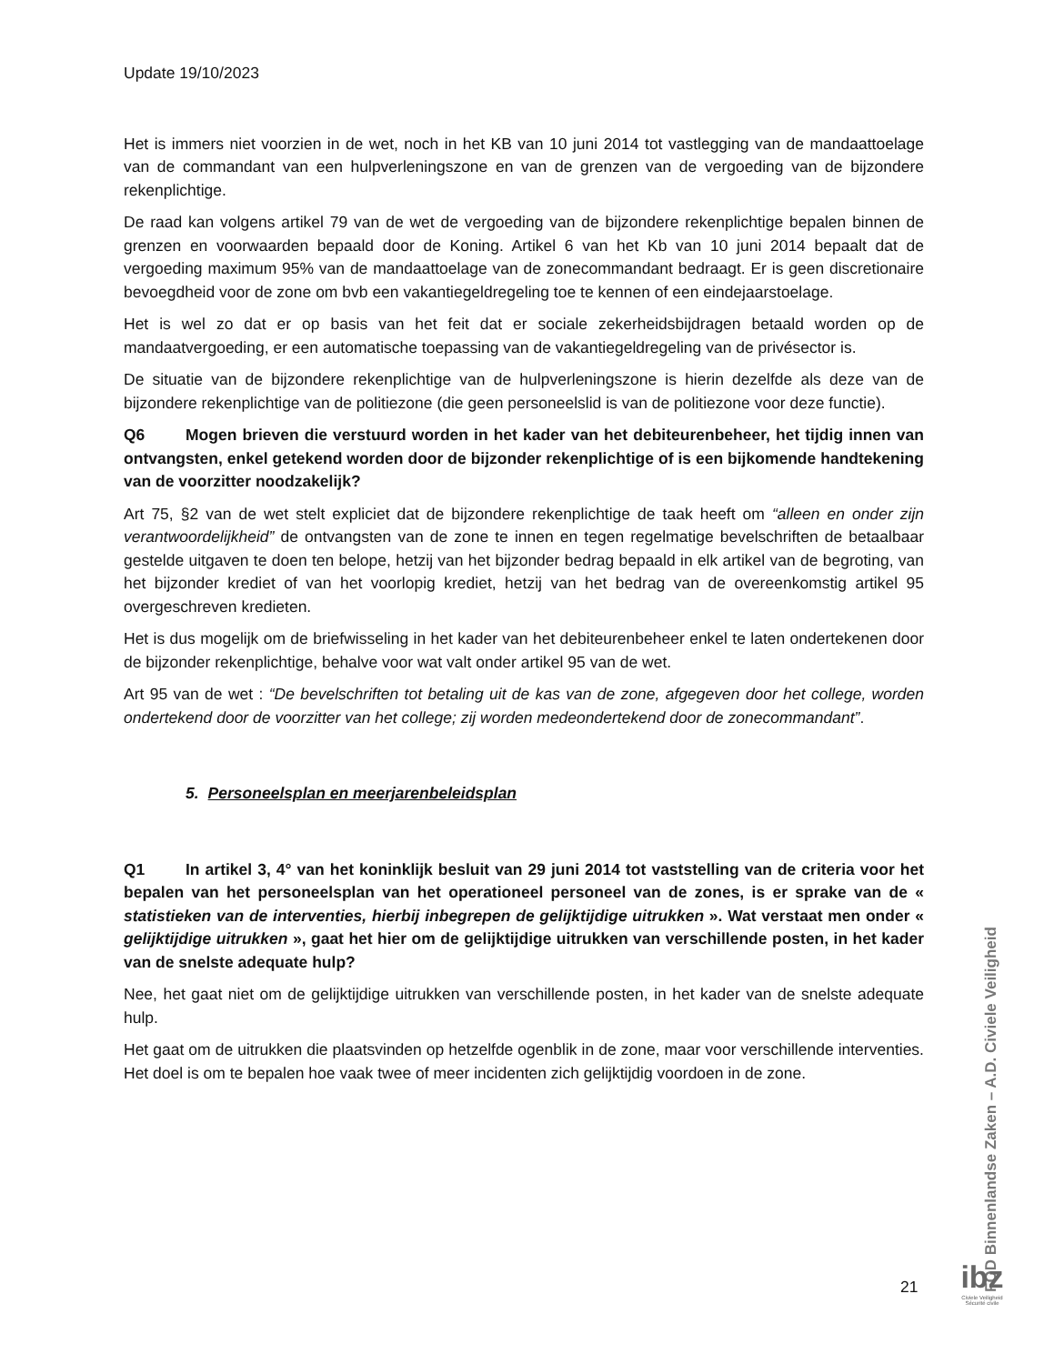Update 19/10/2023
Het is immers niet voorzien in de wet, noch in het KB van 10 juni 2014 tot vastlegging van de mandaattoelage van de commandant van een hulpverleningszone en van de grenzen van de vergoeding van de bijzondere rekenplichtige.
De raad kan volgens artikel 79 van de wet de vergoeding van de bijzondere rekenplichtige bepalen binnen de grenzen en voorwaarden bepaald door de Koning. Artikel 6 van het Kb van 10 juni 2014 bepaalt dat de vergoeding maximum 95% van de mandaattoelage van de zonecommandant bedraagt. Er is geen discretionaire bevoegdheid voor de zone om bvb een vakantiegeldregeling toe te kennen of een eindejaarstoelage.
Het is wel zo dat er op basis van het feit dat er sociale zekerheidsbijdragen betaald worden op de mandaatvergoeding, er een automatische toepassing van de vakantiegeldregeling van de privésector is.
De situatie van de bijzondere rekenplichtige van de hulpverleningszone is hierin dezelfde als deze van de bijzondere rekenplichtige van de politiezone (die geen personeelslid is van de politiezone voor deze functie).
Q6 Mogen brieven die verstuurd worden in het kader van het debiteurenbeheer, het tijdig innen van ontvangsten, enkel getekend worden door de bijzonder rekenplichtige of is een bijkomende handtekening van de voorzitter noodzakelijk?
Art 75, §2 van de wet stelt expliciet dat de bijzondere rekenplichtige de taak heeft om “alleen en onder zijn verantwoordelijkheid” de ontvangsten van de zone te innen en tegen regelmatige bevelschriften de betaalbaar gestelde uitgaven te doen ten belope, hetzij van het bijzonder bedrag bepaald in elk artikel van de begroting, van het bijzonder krediet of van het voorlopig krediet, hetzij van het bedrag van de overeenkomstig artikel 95 overgeschreven kredieten.
Het is dus mogelijk om de briefwisseling in het kader van het debiteurenbeheer enkel te laten ondertekenen door de bijzonder rekenplichtige, behalve voor wat valt onder artikel 95 van de wet.
Art 95 van de wet : “De bevelschriften tot betaling uit de kas van de zone, afgegeven door het college, worden ondertekend door de voorzitter van het college; zij worden medeondertekend door de zonecommandant”.
5. Personeelsplan en meerjarenbeleidsplan
Q1 In artikel 3, 4° van het koninklijk besluit van 29 juni 2014 tot vaststelling van de criteria voor het bepalen van het personeelsplan van het operationeel personeel van de zones, is er sprake van de « statistieken van de interventies, hierbij inbegrepen de gelijktijdige uitrukken ». Wat verstaat men onder « gelijktijdige uitrukken », gaat het hier om de gelijktijdige uitrukken van verschillende posten, in het kader van de snelste adequate hulp?
Nee, het gaat niet om de gelijktijdige uitrukken van verschillende posten, in het kader van de snelste adequate hulp.
Het gaat om de uitrukken die plaatsvinden op hetzelfde ogenblik in de zone, maar voor verschillende interventies. Het doel is om te bepalen hoe vaak twee of meer incidenten zich gelijktijdig voordoen in de zone.
FOD Binnenlandse Zaken – A.D. Civiele Veiligheid
21
ibz
Civiele Veiligheid
Sécurité civile